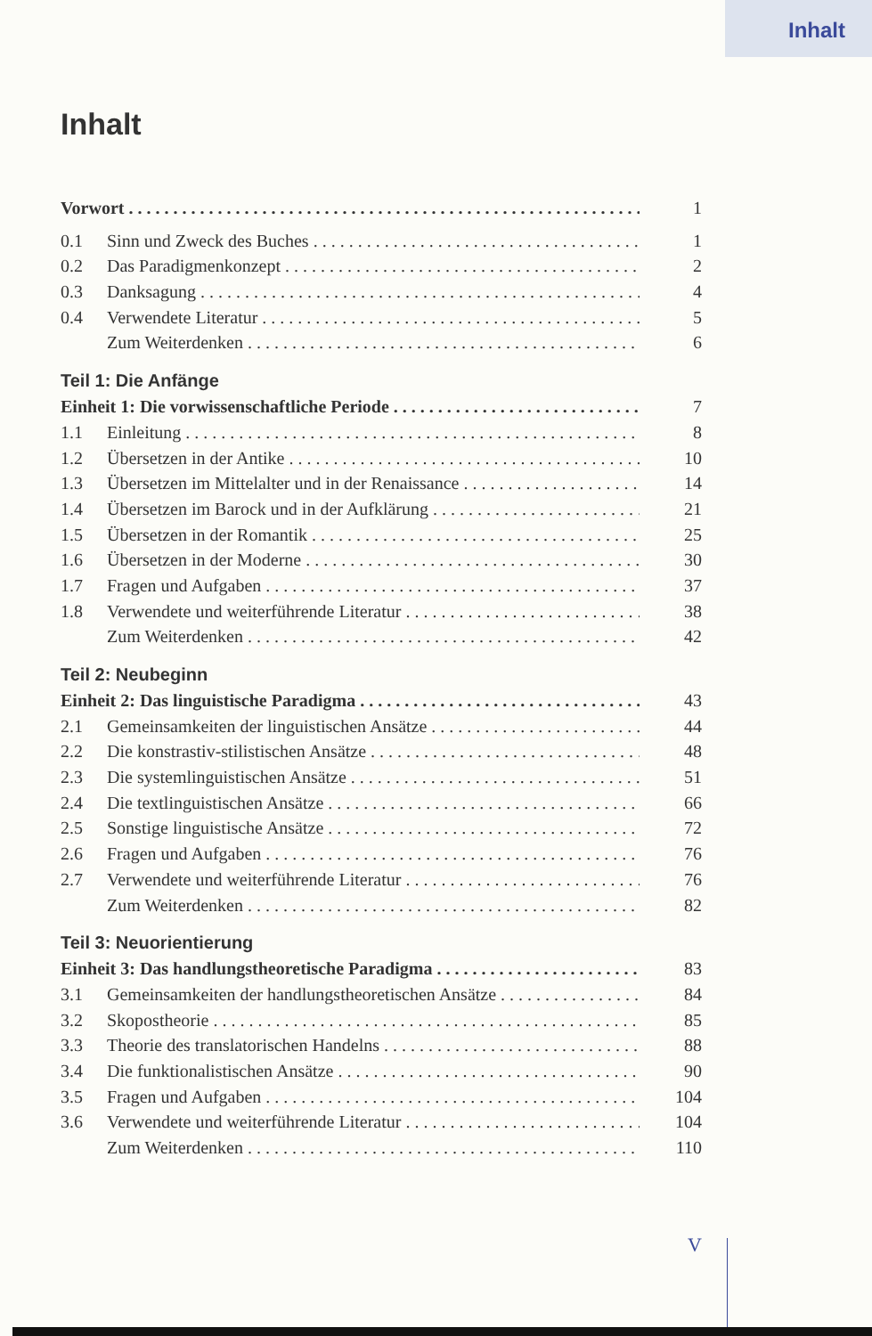Inhalt
Inhalt
Vorwort 1
0.1 Sinn und Zweck des Buches 1
0.2 Das Paradigmenkonzept 2
0.3 Danksagung 4
0.4 Verwendete Literatur 5
Zum Weiterdenken 6
Teil 1: Die Anfänge
Einheit 1: Die vorwissenschaftliche Periode 7
1.1 Einleitung 8
1.2 Übersetzen in der Antike 10
1.3 Übersetzen im Mittelalter und in der Renaissance 14
1.4 Übersetzen im Barock und in der Aufklärung 21
1.5 Übersetzen in der Romantik 25
1.6 Übersetzen in der Moderne 30
1.7 Fragen und Aufgaben 37
1.8 Verwendete und weiterführende Literatur 38
Zum Weiterdenken 42
Teil 2: Neubeginn
Einheit 2: Das linguistische Paradigma 43
2.1 Gemeinsamkeiten der linguistischen Ansätze 44
2.2 Die konstrastiv-stilistischen Ansätze 48
2.3 Die systemlinguistischen Ansätze 51
2.4 Die textlinguistischen Ansätze 66
2.5 Sonstige linguistische Ansätze 72
2.6 Fragen und Aufgaben 76
2.7 Verwendete und weiterführende Literatur 76
Zum Weiterdenken 82
Teil 3: Neuorientierung
Einheit 3: Das handlungstheoretische Paradigma 83
3.1 Gemeinsamkeiten der handlungstheoretischen Ansätze 84
3.2 Skopostheorie 85
3.3 Theorie des translatorischen Handelns 88
3.4 Die funktionalistischen Ansätze 90
3.5 Fragen und Aufgaben 104
3.6 Verwendete und weiterführende Literatur 104
Zum Weiterdenken 110
V